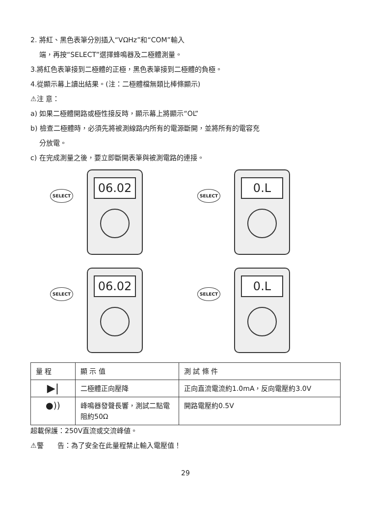2. 將紅、黑色表筆分別插入“VΩHz”和“COM”輸入
端，再按“SELECT”選擇蜂鳴器及二極體測量。
3.將紅色表筆接到二極體的正極，黑色表筆接到二極體的負極。
4.從顯示幕上讀出結果。(注：二極體檔無類比棒條顯示)
⚠注 意：
a) 如果二極體開路或極性接反時，顯示幕上將顯示“OL”
b) 檢查二極體時，必須先將被測線路内所有的電源斷開，並將所有的電容充
分放電。
c) 在完成測量之後，要立即斷開表筆與被測電路的連接。
SELECT
06.02
SELECT
0.L
SELECT
06.02
SELECT
0.L
| 量 程 | 顯 示 值 | 測 試 條 件 |
| --- | --- | --- |
| ▶/ | 二極體正向壓降 | 正向直流電流約1.0mA，反向電壓約3.0V |
| ●)) | 峰鳴器發聲長響，測試二點電阻約50Ω | 開路電壓約0.5V |
超載保護：250V直流或交流峰値。
⚠警　　告：為了安全在此量程禁止輸入電壓值！
29